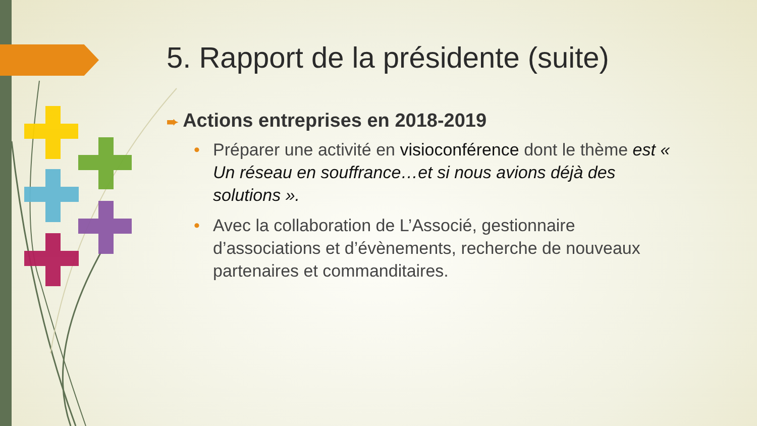5. Rapport de la présidente (suite)
➨ Actions entreprises en 2018-2019
• Préparer une activité en visioconférence dont le thème est « Un réseau en souffrance…et si nous avions déjà des solutions ».
• Avec la collaboration de L’Associé, gestionnaire d’associations et d’évènements, recherche de nouveaux partenaires et commanditaires.